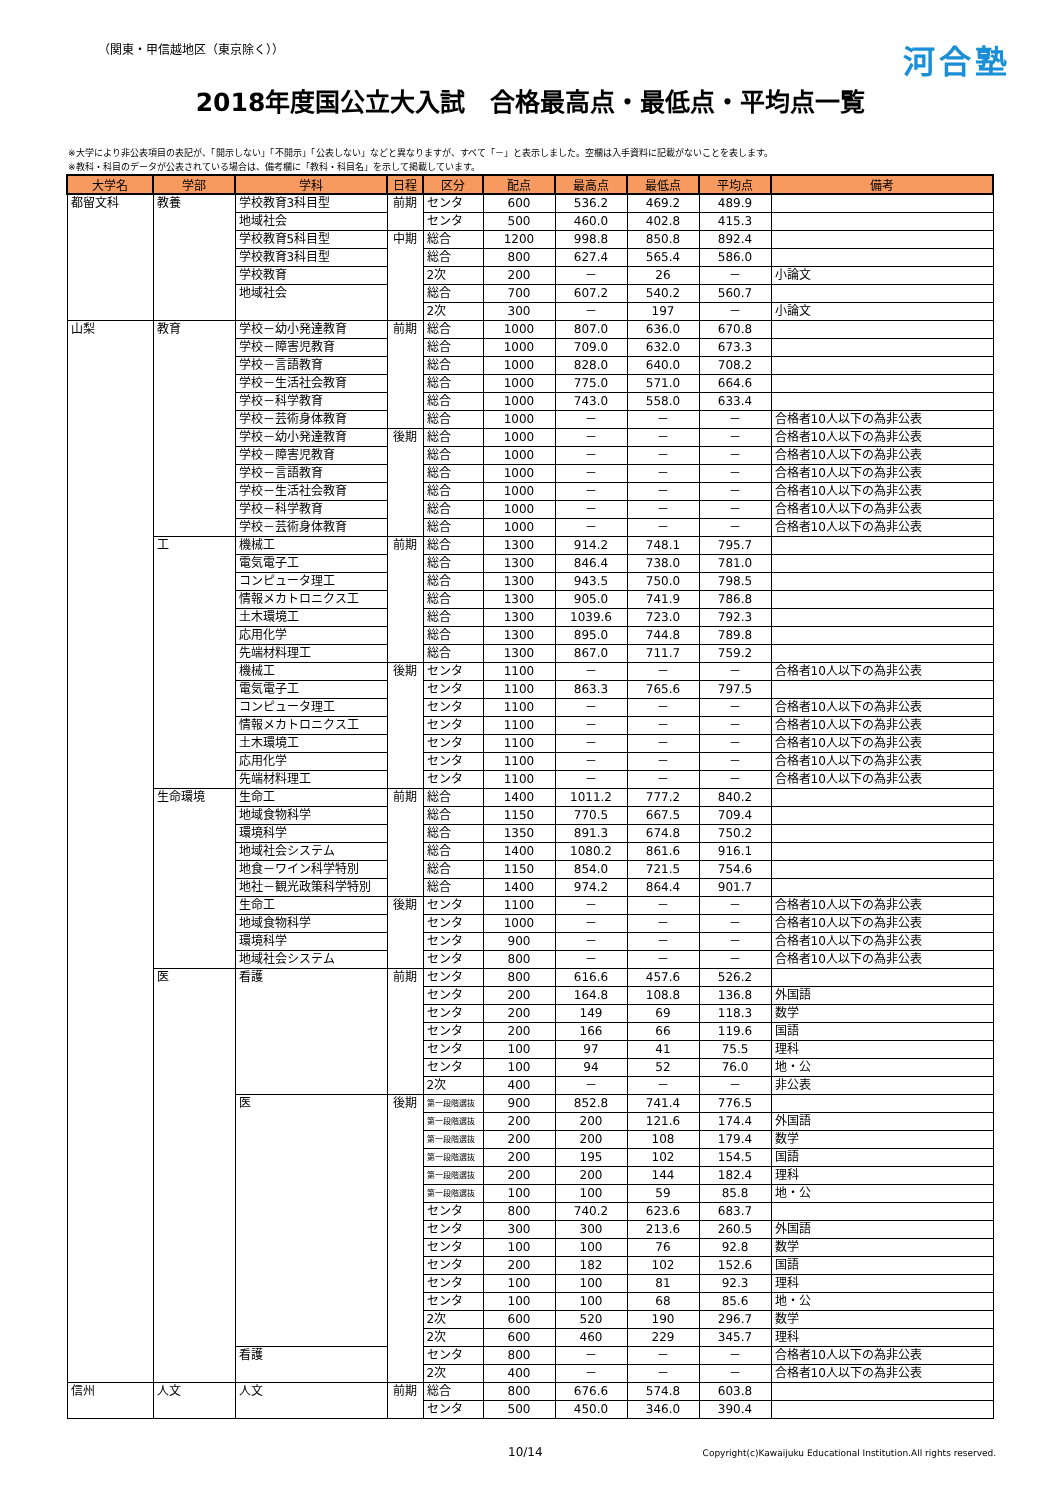（関東・甲信越地区（東京除く））
河合塾
2018年度国公立大入試　合格最高点・最低点・平均点一覧
※大学により非公表項目の表記が、「開示しない」「不開示」「公表しない」などと異なりますが、すべて「－」と表示しました。空欄は入手資料に記載がないことを表します。
※教科・科目のデータが公表されている場合は、備考欄に「教科・科目名」を示して掲載しています。
| 大学名 | 学部 | 学科 | 日程 | 区分 | 配点 | 最高点 | 最低点 | 平均点 | 備考 |
| --- | --- | --- | --- | --- | --- | --- | --- | --- | --- |
| 都留文科 | 教養 | 学校教育3科目型 | 前期 | センタ | 600 | 536.2 | 469.2 | 489.9 | |
| | | 地域社会 | | センタ | 500 | 460.0 | 402.8 | 415.3 | |
| | | 学校教育5科目型 | 中期 | 総合 | 1200 | 998.8 | 850.8 | 892.4 | |
| | | 学校教育3科目型 | | 総合 | 800 | 627.4 | 565.4 | 586.0 | |
| | | 学校教育 | | 2次 | 200 | － | 26 | － | 小論文 |
| | | 地域社会 | | 総合 | 700 | 607.2 | 540.2 | 560.7 | |
| | | | | 2次 | 300 | － | 197 | － | 小論文 |
| 山梨 | 教育 | 学校－幼小発達教育 | 前期 | 総合 | 1000 | 807.0 | 636.0 | 670.8 | |
| | | 学校－障害児教育 | | 総合 | 1000 | 709.0 | 632.0 | 673.3 | |
| | | 学校－言語教育 | | 総合 | 1000 | 828.0 | 640.0 | 708.2 | |
| | | 学校－生活社会教育 | | 総合 | 1000 | 775.0 | 571.0 | 664.6 | |
| | | 学校－科学教育 | | 総合 | 1000 | 743.0 | 558.0 | 633.4 | |
| | | 学校－芸術身体教育 | | 総合 | 1000 | － | － | － | 合格者10人以下の為非公表 |
| | | 学校－幼小発達教育 | 後期 | 総合 | 1000 | － | － | － | 合格者10人以下の為非公表 |
| | | 学校－障害児教育 | | 総合 | 1000 | － | － | － | 合格者10人以下の為非公表 |
| | | 学校－言語教育 | | 総合 | 1000 | － | － | － | 合格者10人以下の為非公表 |
| | | 学校－生活社会教育 | | 総合 | 1000 | － | － | － | 合格者10人以下の為非公表 |
| | | 学校－科学教育 | | 総合 | 1000 | － | － | － | 合格者10人以下の為非公表 |
| | | 学校－芸術身体教育 | | 総合 | 1000 | － | － | － | 合格者10人以下の為非公表 |
| | 工 | 機械工 | 前期 | 総合 | 1300 | 914.2 | 748.1 | 795.7 | |
| | | 電気電子工 | | 総合 | 1300 | 846.4 | 738.0 | 781.0 | |
| | | コンピュータ理工 | | 総合 | 1300 | 943.5 | 750.0 | 798.5 | |
| | | 情報メカトロニクス工 | | 総合 | 1300 | 905.0 | 741.9 | 786.8 | |
| | | 土木環境工 | | 総合 | 1300 | 1039.6 | 723.0 | 792.3 | |
| | | 応用化学 | | 総合 | 1300 | 895.0 | 744.8 | 789.8 | |
| | | 先端材料理工 | | 総合 | 1300 | 867.0 | 711.7 | 759.2 | |
| | | 機械工 | 後期 | センタ | 1100 | － | － | － | 合格者10人以下の為非公表 |
| | | 電気電子工 | | センタ | 1100 | 863.3 | 765.6 | 797.5 | |
| | | コンピュータ理工 | | センタ | 1100 | － | － | － | 合格者10人以下の為非公表 |
| | | 情報メカトロニクス工 | | センタ | 1100 | － | － | － | 合格者10人以下の為非公表 |
| | | 土木環境工 | | センタ | 1100 | － | － | － | 合格者10人以下の為非公表 |
| | | 応用化学 | | センタ | 1100 | － | － | － | 合格者10人以下の為非公表 |
| | | 先端材料理工 | | センタ | 1100 | － | － | － | 合格者10人以下の為非公表 |
| | 生命環境 | 生命工 | 前期 | 総合 | 1400 | 1011.2 | 777.2 | 840.2 | |
| | | 地域食物科学 | | 総合 | 1150 | 770.5 | 667.5 | 709.4 | |
| | | 環境科学 | | 総合 | 1350 | 891.3 | 674.8 | 750.2 | |
| | | 地域社会システム | | 総合 | 1400 | 1080.2 | 861.6 | 916.1 | |
| | | 地食－ワイン科学特別 | | 総合 | 1150 | 854.0 | 721.5 | 754.6 | |
| | | 地社－観光政策科学特別 | | 総合 | 1400 | 974.2 | 864.4 | 901.7 | |
| | | 生命工 | 後期 | センタ | 1100 | － | － | － | 合格者10人以下の為非公表 |
| | | 地域食物科学 | | センタ | 1000 | － | － | － | 合格者10人以下の為非公表 |
| | | 環境科学 | | センタ | 900 | － | － | － | 合格者10人以下の為非公表 |
| | | 地域社会システム | | センタ | 800 | － | － | － | 合格者10人以下の為非公表 |
| | 医 | 看護 | 前期 | センタ | 800 | 616.6 | 457.6 | 526.2 | |
| | | | | センタ | 200 | 164.8 | 108.8 | 136.8 | 外国語 |
| | | | | センタ | 200 | 149 | 69 | 118.3 | 数学 |
| | | | | センタ | 200 | 166 | 66 | 119.6 | 国語 |
| | | | | センタ | 100 | 97 | 41 | 75.5 | 理科 |
| | | | | センタ | 100 | 94 | 52 | 76.0 | 地・公 |
| | | | | 2次 | 400 | － | － | － | 非公表 |
| | | 医 | 後期 | 第一段階選抜 | 900 | 852.8 | 741.4 | 776.5 | |
| | | | | 第一段階選抜 | 200 | 200 | 121.6 | 174.4 | 外国語 |
| | | | | 第一段階選抜 | 200 | 200 | 108 | 179.4 | 数学 |
| | | | | 第一段階選抜 | 200 | 195 | 102 | 154.5 | 国語 |
| | | | | 第一段階選抜 | 200 | 200 | 144 | 182.4 | 理科 |
| | | | | 第一段階選抜 | 100 | 100 | 59 | 85.8 | 地・公 |
| | | | | センタ | 800 | 740.2 | 623.6 | 683.7 | |
| | | | | センタ | 300 | 300 | 213.6 | 260.5 | 外国語 |
| | | | | センタ | 100 | 100 | 76 | 92.8 | 数学 |
| | | | | センタ | 200 | 182 | 102 | 152.6 | 国語 |
| | | | | センタ | 100 | 100 | 81 | 92.3 | 理科 |
| | | | | センタ | 100 | 100 | 68 | 85.6 | 地・公 |
| | | | | 2次 | 600 | 520 | 190 | 296.7 | 数学 |
| | | | | 2次 | 600 | 460 | 229 | 345.7 | 理科 |
| | | 看護 | | センタ | 800 | － | － | － | 合格者10人以下の為非公表 |
| | | | | 2次 | 400 | － | － | － | 合格者10人以下の為非公表 |
| 信州 | 人文 | 人文 | 前期 | 総合 | 800 | 676.6 | 574.8 | 603.8 | |
| | | | | センタ | 500 | 450.0 | 346.0 | 390.4 | |
10/14
Copyright(c)Kawaijuku Educational Institution.All rights reserved.